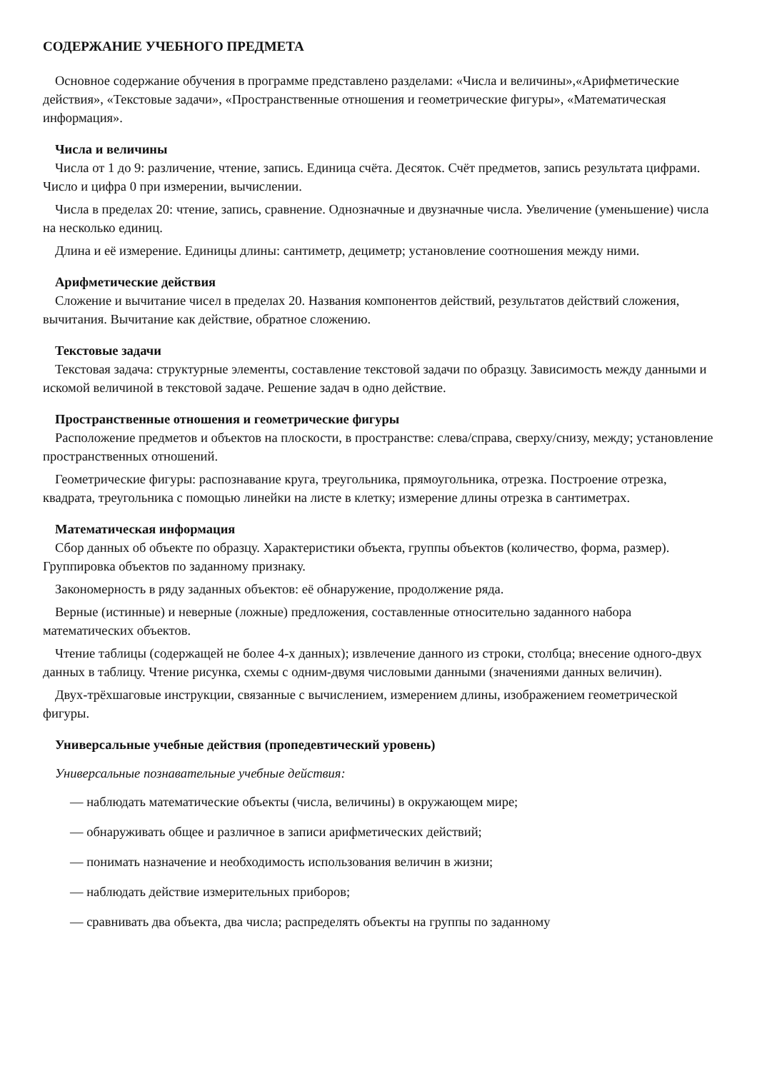СОДЕРЖАНИЕ УЧЕБНОГО ПРЕДМЕТА
Основное содержание обучения в программе представлено разделами: «Числа и величины»,«Арифметические действия», «Текстовые задачи», «Пространственные отношения и геометрические фигуры», «Математическая информация».
Числа и величины
Числа от 1 до 9: различение, чтение, запись. Единица счёта. Десяток. Счёт предметов, запись результата цифрами. Число и цифра 0 при измерении, вычислении.
Числа в пределах 20: чтение, запись, сравнение. Однозначные и двузначные числа. Увеличение (уменьшение) числа на несколько единиц.
Длина и её измерение. Единицы длины: сантиметр, дециметр; установление соотношения между ними.
Арифметические действия
Сложение и вычитание чисел в пределах 20. Названия компонентов действий, результатов действий сложения, вычитания. Вычитание как действие, обратное сложению.
Текстовые задачи
Текстовая задача: структурные элементы, составление текстовой задачи по образцу. Зависимость между данными и искомой величиной в текстовой задаче. Решение задач в одно действие.
Пространственные отношения и геометрические фигуры
Расположение предметов и объектов на плоскости, в пространстве: слева/справа, сверху/снизу, между; установление пространственных отношений.
Геометрические фигуры: распознавание круга, треугольника, прямоугольника, отрезка. Построение отрезка, квадрата, треугольника с помощью линейки на листе в клетку; измерение длины отрезка в сантиметрах.
Математическая информация
Сбор данных об объекте по образцу. Характеристики объекта, группы объектов (количество, форма, размер). Группировка объектов по заданному признаку.
Закономерность в ряду заданных объектов: её обнаружение, продолжение ряда.
Верные (истинные) и неверные (ложные) предложения, составленные относительно заданного набора математических объектов.
Чтение таблицы (содержащей не более 4-х данных); извлечение данного из строки, столбца; внесение одного-двух данных в таблицу. Чтение рисунка, схемы с одним-двумя числовыми данными (значениями данных величин).
Двух-трёхшаговые инструкции, связанные с вычислением, измерением длины, изображением геометрической фигуры.
Универсальные учебные действия (пропедевтический уровень)
Универсальные познавательные учебные действия:
— наблюдать математические объекты (числа, величины) в окружающем мире;
— обнаруживать общее и различное в записи арифметических действий;
— понимать назначение и необходимость использования величин в жизни;
— наблюдать действие измерительных приборов;
— сравнивать два объекта, два числа; распределять объекты на группы по заданному